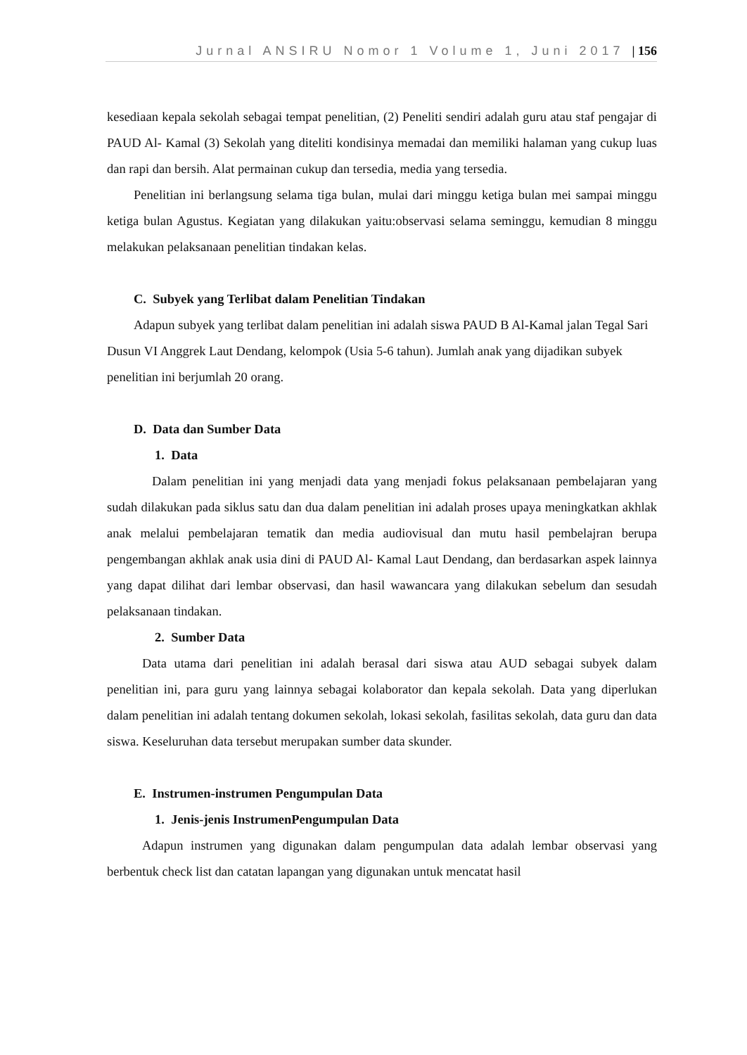Jurnal ANSIRU Nomor 1 Volume 1, Juni 2017 | 156
kesediaan kepala sekolah sebagai tempat penelitian, (2) Peneliti sendiri adalah guru atau staf pengajar di PAUD Al- Kamal (3) Sekolah yang diteliti kondisinya memadai dan memiliki halaman yang cukup luas dan rapi dan bersih. Alat permainan cukup dan tersedia, media yang tersedia.
Penelitian ini berlangsung selama tiga bulan, mulai dari minggu ketiga bulan mei sampai minggu ketiga bulan Agustus. Kegiatan yang dilakukan yaitu:observasi selama seminggu, kemudian 8 minggu melakukan pelaksanaan penelitian tindakan kelas.
C. Subyek yang Terlibat dalam Penelitian Tindakan
Adapun subyek yang terlibat dalam penelitian ini adalah siswa PAUD B Al-Kamal jalan Tegal Sari Dusun VI Anggrek Laut Dendang, kelompok (Usia 5-6 tahun). Jumlah anak yang dijadikan subyek penelitian ini berjumlah 20 orang.
D. Data dan Sumber Data
1. Data
Dalam penelitian ini yang menjadi data yang menjadi fokus pelaksanaan pembelajaran yang sudah dilakukan pada siklus satu dan dua dalam penelitian ini adalah proses upaya meningkatkan akhlak anak melalui pembelajaran tematik dan media audiovisual dan mutu hasil pembelajran berupa pengembangan akhlak anak usia dini di PAUD Al- Kamal Laut Dendang, dan berdasarkan aspek lainnya yang dapat dilihat dari lembar observasi, dan hasil wawancara yang dilakukan sebelum dan sesudah pelaksanaan tindakan.
2. Sumber Data
Data utama dari penelitian ini adalah berasal dari siswa atau AUD sebagai subyek dalam penelitian ini, para guru yang lainnya sebagai kolaborator dan kepala sekolah. Data yang diperlukan dalam penelitian ini adalah tentang dokumen sekolah, lokasi sekolah, fasilitas sekolah, data guru dan data siswa. Keseluruhan data tersebut merupakan sumber data skunder.
E. Instrumen-instrumen Pengumpulan Data
1. Jenis-jenis InstrumenPengumpulan Data
Adapun instrumen yang digunakan dalam pengumpulan data adalah lembar observasi yang berbentuk check list dan catatan lapangan yang digunakan untuk mencatat hasil